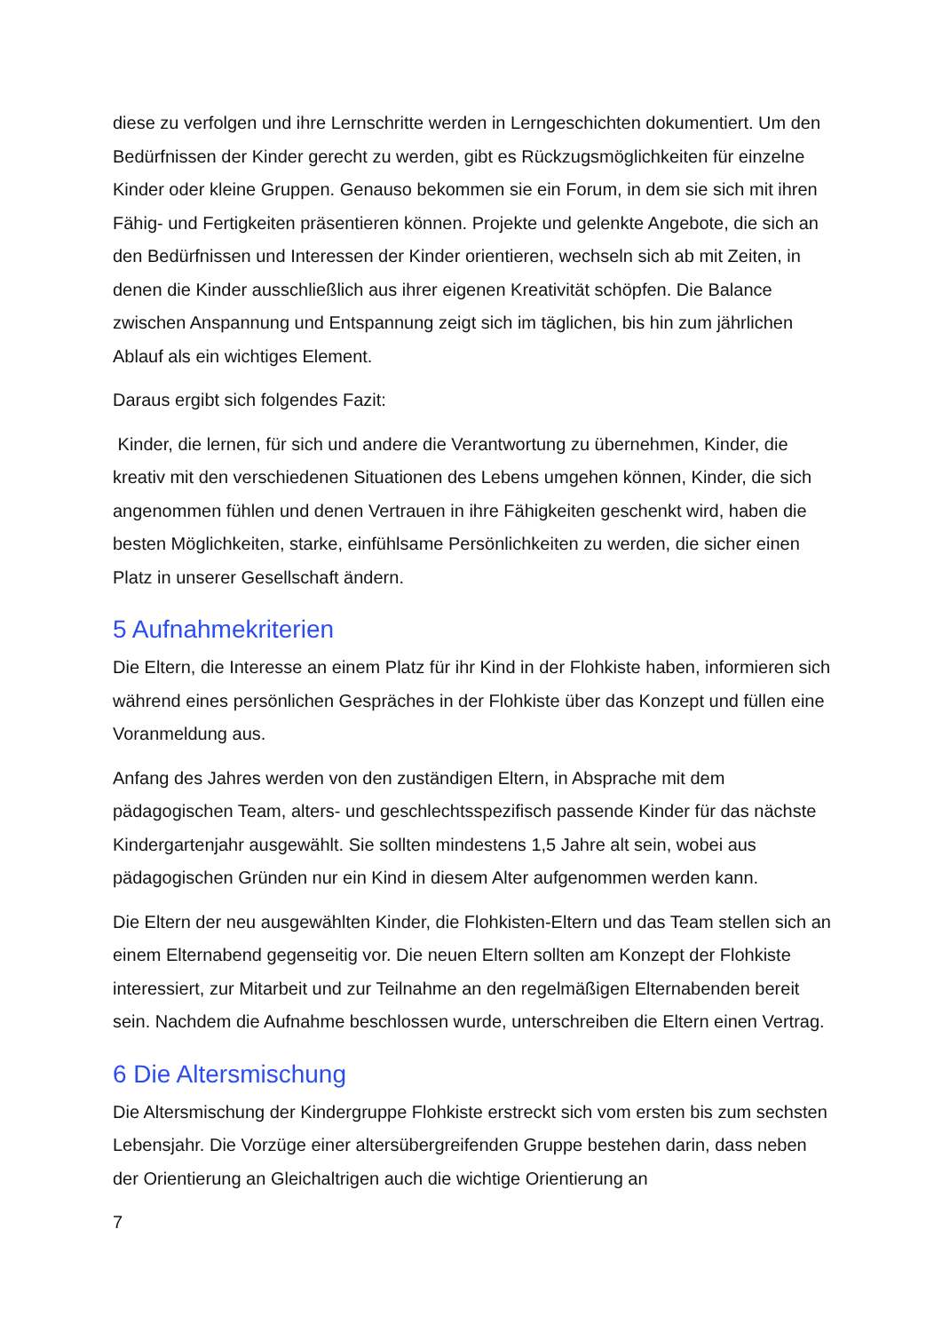diese zu verfolgen und ihre Lernschritte werden in Lerngeschichten dokumentiert. Um den Bedürfnissen der Kinder gerecht zu werden, gibt es Rückzugsmöglichkeiten für einzelne Kinder oder kleine Gruppen. Genauso bekommen sie ein Forum, in dem sie sich mit ihren Fähig- und Fertigkeiten präsentieren können. Projekte und gelenkte Angebote, die sich an den Bedürfnissen und Interessen der Kinder orientieren, wechseln sich ab mit Zeiten, in denen die Kinder ausschließlich aus ihrer eigenen Kreativität schöpfen. Die Balance zwischen Anspannung und Entspannung zeigt sich im täglichen, bis hin zum jährlichen Ablauf als ein wichtiges Element.
Daraus ergibt sich folgendes Fazit:
Kinder, die lernen, für sich und andere die Verantwortung zu übernehmen, Kinder, die kreativ mit den verschiedenen Situationen des Lebens umgehen können, Kinder, die sich angenommen fühlen und denen Vertrauen in ihre Fähigkeiten geschenkt wird, haben die besten Möglichkeiten, starke, einfühlsame Persönlichkeiten zu werden, die sicher einen Platz in unserer Gesellschaft ändern.
5 Aufnahmekriterien
Die Eltern, die Interesse an einem Platz für ihr Kind in der Flohkiste haben, informieren sich während eines persönlichen Gespräches in der Flohkiste über das Konzept und füllen eine Voranmeldung aus.
Anfang des Jahres werden von den zuständigen Eltern, in Absprache mit dem pädagogischen Team, alters- und geschlechtsspezifisch passende Kinder für das nächste Kindergartenjahr ausgewählt. Sie sollten mindestens 1,5 Jahre alt sein, wobei aus pädagogischen Gründen nur ein Kind in diesem Alter aufgenommen werden kann.
Die Eltern der neu ausgewählten Kinder, die Flohkisten-Eltern und das Team stellen sich an einem Elternabend gegenseitig vor. Die neuen Eltern sollten am Konzept der Flohkiste interessiert, zur Mitarbeit und zur Teilnahme an den regelmäßigen Elternabenden bereit sein. Nachdem die Aufnahme beschlossen wurde, unterschreiben die Eltern einen Vertrag.
6 Die Altersmischung
Die Altersmischung der Kindergruppe Flohkiste erstreckt sich vom ersten bis zum sechsten Lebensjahr. Die Vorzüge einer altersübergreifenden Gruppe bestehen darin, dass neben der Orientierung an Gleichaltrigen auch die wichtige Orientierung an
7